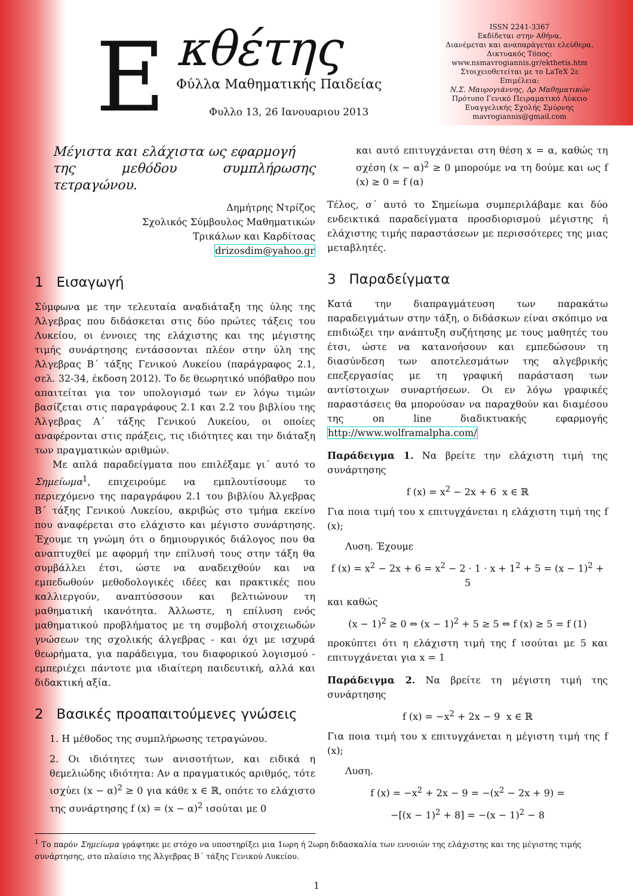E κθέτης
Φύλλα Μαθηματικής Παιδείας
Φυλλο 13, 26 Ιανουαριου 2013
ISSN 2241-3367
Εκδίδεται στην Αθήνα.
Διανέμεται και αναπαράγεται ελεύθερα.
Δικτυακός Τόπος:
www.nsmavrogiannis.gr/ekthetis.htm
Στοιχειοθετείται με το LaTeX 2ε
Επιμέλεια:
Ν.Σ. Μαυρογιάννης, Δρ Μαθηματικών
Πρότυπο Γενικό Πειραματικό Λύκειο
Ευαγγελικής Σχολής Σμύρνης
mavrogiannis@gmail.com
Μέγιστα και ελάχιστα ως εφαρμογή
της μεθόδου συμπλήρωσης τετραγώνου.
Δημήτρης Ντρίζος
Σχολικός Σύμβουλος Μαθηματικών
Τρικάλων και Καρδίτσας
drizosdim@yahoo.gr
1 Εισαγωγή
Σύμφωνα με την τελευταία αναδιάταξη της ύλης της Άλγεβρας που διδάσκεται στις δύο πρώτες τάξεις του Λυκείου, οι έννοιες της ελάχιστης και της μέγιστης τιμής συνάρτησης εντάσσονται πλέον στην ύλη της Άλγεβρας Β΄ τάξης Γενικού Λυκείου (παράγραφος 2.1, σελ. 32-34, έκδοση 2012). Το δε θεωρητικό υπόβαθρο που απαιτείται για τον υπολογισμό των εν λόγω τιμών βασίζεται στις παραγράφους 2.1 και 2.2 του βιβλίου της Άλγεβρας Α΄ τάξης Γενικού Λυκείου, οι οποίες αναφέρονται στις πράξεις, τις ιδιότητες και την διάταξη των πραγματικών αριθμών.
Με απλά παραδείγματα που επιλέξαμε γι΄ αυτό το Σημείωμα<sup>1</sup>, επιχειρούμε να εμπλουτίσουμε το περιεχόμενο της παραγράφου 2.1 του βιβλίου Άλγεβρας Β΄ τάξης Γενικού Λυκείου, ακριβώς στο τμήμα εκείνο που αναφέρεται στο ελάχιστο και μέγιστο συνάρτησης. Έχουμε τη γνώμη ότι ο δημιουργικός διάλογος που θα αναπτυχθεί με αφορμή την επίλυσή τους στην τάξη θα συμβάλλει έτσι, ώστε να αναδειχθούν και να εμπεδωθούν μεθοδολογικές ιδέες και πρακτικές που καλλιεργούν, αναπτύσσουν και βελτιώνουν τη μαθηματική ικανότητα. Άλλωστε, η επίλυση ενός μαθηματικού προβλήματος με τη συμβολή στοιχειωδών γνώσεων της σχολικής άλγεβρας - και όχι με ισχυρά θεωρήματα, για παράδειγμα, του διαφορικού λογισμού - εμπεριέχει πάντοτε μια ιδιαίτερη παιδευτική, αλλά και διδακτική αξία.
2 Βασικές προαπαιτούμενες γνώσεις
1. Η μέθοδος της συμπλήρωσης τετραγώνου.
2. Οι ιδιότητες των ανισοτήτων, και ειδικά η θεμελιώδης ιδιότητα: Αν α πραγματικός αριθμός, τότε ισχύει (x − α)<sup>2</sup> ≥ 0 για κάθε x ∈ ℝ, οπότε το ελάχιστο της συνάρτησης f (x) = (x − α)<sup>2</sup> ισούται με 0
και αυτό επιτυγχάνεται στη θέση x = α, καθώς τη σχέση (x − α)<sup>2</sup> ≥ 0 μπορούμε να τη δούμε και ως f (x) ≥ 0 = f (α)
Τέλος, σ΄ αυτό το Σημείωμα συμπεριλάβαμε και δύο ενδεικτικά παραδείγματα προσδιορισμού μέγιστης ή ελάχιστης τιμής παραστάσεων με περισσότερες της μιας μεταβλητές.
3 Παραδείγματα
Κατά την διαπραγμάτευση των παρακάτω παραδειγμάτων στην τάξη, ο διδάσκων είναι σκόπιμο να επιδιώξει την ανάπτυξη συζήτησης με τους μαθητές του έτσι, ώστε να κατανοήσουν και εμπεδώσουν τη διασύνδεση των αποτελεσμάτων της αλγεβρικής επεξεργασίας με τη γραφική παράσταση των αντίστοιχων συναρτήσεων. Οι εν λόγω γραφικές παραστάσεις θα μπορούσαν να παραχθούν και διαμέσου της on line διαδικτυακής εφαρμογής http://www.wolframalpha.com/
Παράδειγμα 1. Να βρείτε την ελάχιστη τιμή της συνάρτησης
f (x) = x<sup>2</sup> − 2x + 6 x ∈ ℝ
Για ποια τιμή του x επιτυγχάνεται η ελάχιστη τιμή της f (x);
Λυση. Έχουμε
f (x) = x<sup>2</sup> − 2x + 6 = x<sup>2</sup> − 2 · 1 · x + 1<sup>2</sup> + 5 = (x − 1)<sup>2</sup> + 5
και καθώς
(x − 1)<sup>2</sup> ≥ 0 ⇔ (x − 1)<sup>2</sup> + 5 ≥ 5 ⇔ f (x) ≥ 5 = f (1)
προκύπτει ότι η ελάχιστη τιμή της f ισούται με 5 και επιτυγχάνεται για x = 1
Παράδειγμα 2. Να βρείτε τη μέγιστη τιμή της συνάρτησης
f (x) = −x<sup>2</sup> + 2x − 9 x ∈ ℝ
Για ποια τιμή του x επιτυγχάνεται η μέγιστη τιμή της f (x);
Λυση.
f (x) = −x<sup>2</sup> + 2x − 9 = −(x<sup>2</sup> − 2x + 9) =
−[(x − 1)<sup>2</sup> + 8] = −(x − 1)<sup>2</sup> − 8
<sup>1</sup> Το παρόν Σημείωμα γράφτηκε με στόχο να υποστηρίξει μια 1ωρη ή 2ωρη διδασκαλία των εννοιών της ελάχιστης και της μέγιστης τιμής συνάρτησης, στο πλαίσιο της Άλγεβρας Β΄ τάξης Γενικού Λυκείου.
1